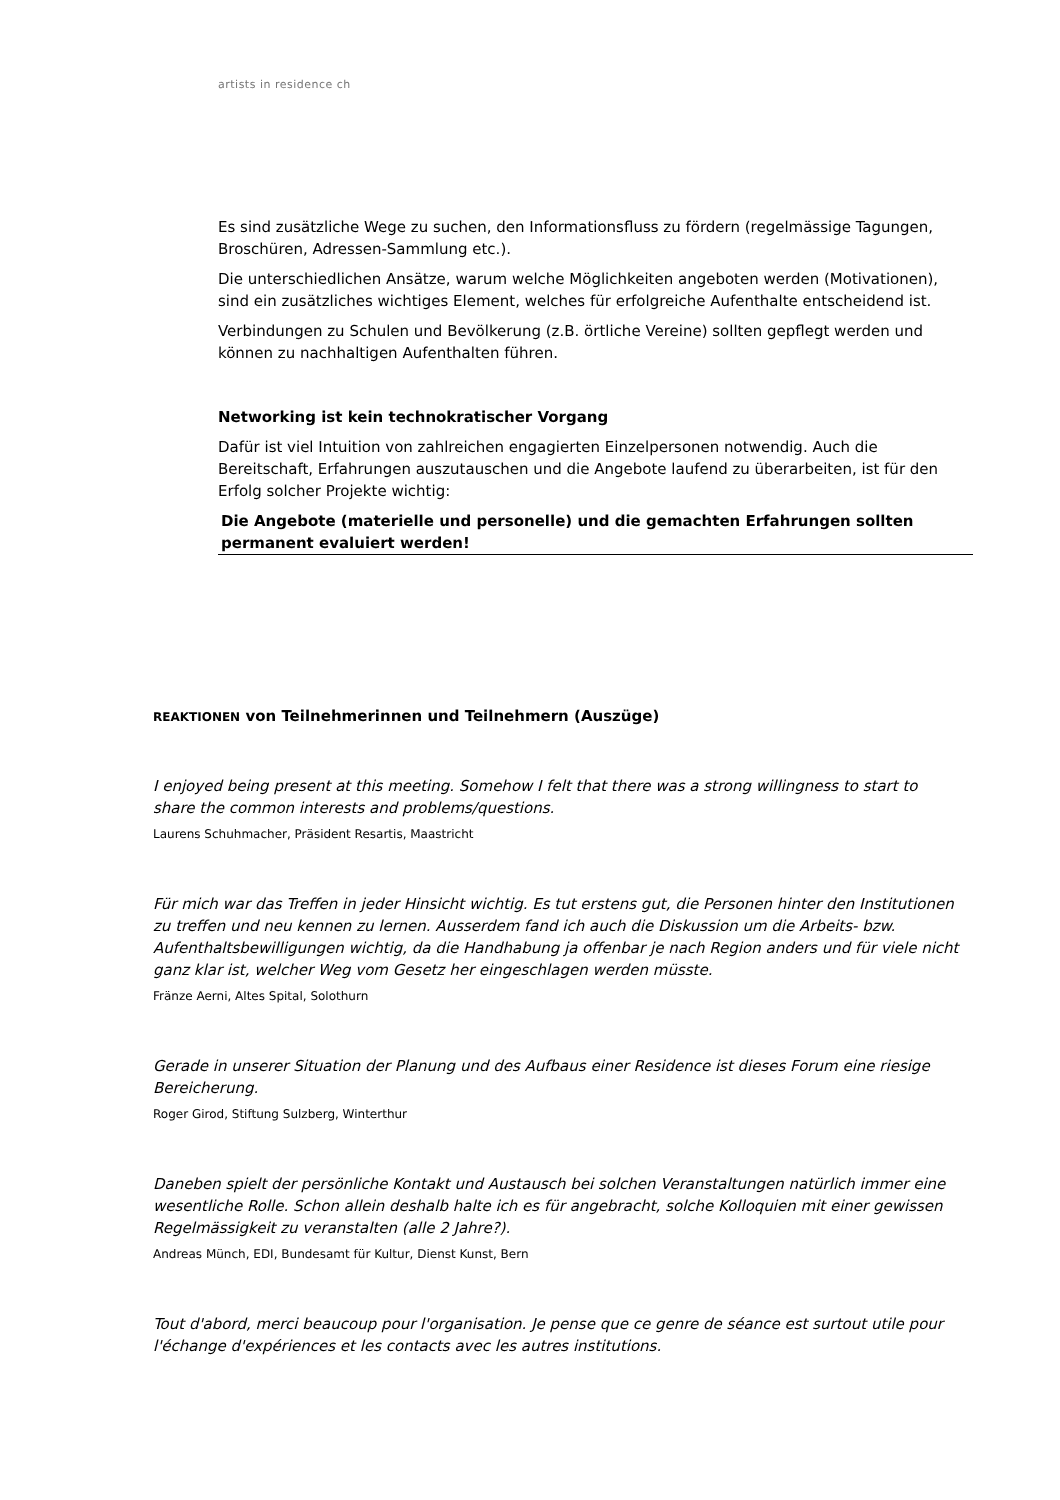artists in residence ch
Es sind zusätzliche Wege zu suchen, den Informationsfluss zu fördern (regelmässige Tagungen, Broschüren, Adressen-Sammlung etc.).
Die unterschiedlichen Ansätze, warum welche Möglichkeiten angeboten werden (Motivationen), sind ein zusätzliches wichtiges Element, welches für erfolgreiche Aufenthalte entscheidend ist.
Verbindungen zu Schulen und Bevölkerung (z.B. örtliche Vereine) sollten gepflegt werden und können zu nachhaltigen Aufenthalten führen.
Networking ist kein technokratischer Vorgang
Dafür ist viel Intuition von zahlreichen engagierten Einzelpersonen notwendig. Auch die Bereitschaft, Erfahrungen auszutauschen und die Angebote laufend zu überarbeiten, ist für den Erfolg solcher Projekte wichtig:
Die Angebote (materielle und personelle) und die gemachten Erfahrungen sollten permanent evaluiert werden!
REAKTIONEN von Teilnehmerinnen und Teilnehmern (Auszüge)
I enjoyed being present at this meeting. Somehow I felt that there was a strong willingness to start to share the common interests and problems/questions.
Laurens Schuhmacher, Präsident Resartis, Maastricht
Für mich war das Treffen in jeder Hinsicht wichtig. Es tut erstens gut, die Personen hinter den Institutionen zu treffen und neu kennen zu lernen. Ausserdem fand ich auch die Diskussion um die Arbeits- bzw. Aufenthaltsbewilligungen wichtig, da die Handhabung ja offenbar je nach Region anders und für viele nicht ganz klar ist, welcher Weg vom Gesetz her eingeschlagen werden müsste.
Fränze Aerni, Altes Spital, Solothurn
Gerade in unserer Situation der Planung und des Aufbaus einer Residence ist dieses Forum eine riesige Bereicherung.
Roger Girod, Stiftung Sulzberg, Winterthur
Daneben spielt der persönliche Kontakt und Austausch bei solchen Veranstaltungen natürlich immer eine wesentliche Rolle. Schon allein deshalb halte ich es für angebracht, solche Kolloquien mit einer gewissen Regelmässigkeit zu veranstalten (alle 2 Jahre?).
Andreas Münch, EDI, Bundesamt für Kultur, Dienst Kunst, Bern
Tout d'abord, merci beaucoup pour l'organisation. Je pense que ce genre de séance est surtout utile pour l'échange d'expériences et les contacts avec les autres institutions.